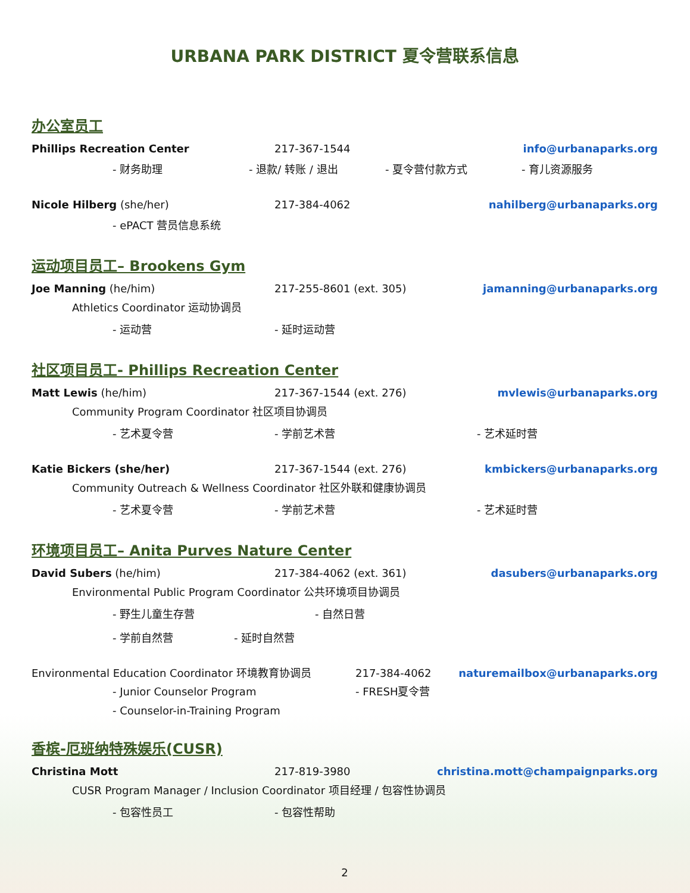URBANA PARK DISTRICT 夏令营联系信息
办公室员工
Phillips Recreation Center 217-367-1544 info@urbanaparks.org
- 财务助理 - 退款/ 转账 / 退出 - 夏令营付款方式 - 育儿资源服务
Nicole Hilberg (she/her) 217-384-4062 nahilberg@urbanaparks.org
- ePACT 营员信息系统
运动项目员工– Brookens Gym
Joe Manning (he/him) 217-255-8601 (ext. 305) jamanning@urbanaparks.org
Athletics Coordinator 运动协调员
- 运动营 - 延时运动营
社区项目员工- Phillips Recreation Center
Matt Lewis (he/him) 217-367-1544 (ext. 276) mvlewis@urbanaparks.org
Community Program Coordinator 社区项目协调员
- 艺术夏令营 - 学前艺术营 - 艺术延时营
Katie Bickers (she/her) 217-367-1544 (ext. 276) kmbickers@urbanaparks.org
Community Outreach & Wellness Coordinator 社区外联和健康协调员
- 艺术夏令营 - 学前艺术营 - 艺术延时营
环境项目员工– Anita Purves Nature Center
David Subers (he/him) 217-384-4062 (ext. 361) dasubers@urbanaparks.org
Environmental Public Program Coordinator 公共环境项目协调员
- 野生儿童生存营 - 自然日营
- 学前自然营 - 延时自然营
Environmental Education Coordinator 环境教育协调员 217-384-4062 naturemailbox@urbanaparks.org
- Junior Counselor Program - FRESH夏令营
- Counselor-in-Training Program
香槟-厄班纳特殊娱乐(CUSR)
Christina Mott 217-819-3980 christina.mott@champaignparks.org
CUSR Program Manager / Inclusion Coordinator 项目经理 / 包容性协调员
- 包容性员工 - 包容性帮助
2